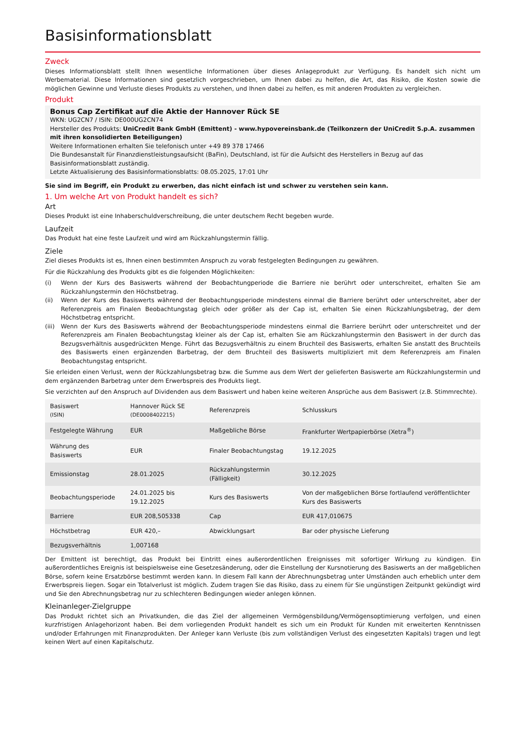Basisinformationsblatt
Zweck
Dieses Informationsblatt stellt Ihnen wesentliche Informationen über dieses Anlageprodukt zur Verfügung. Es handelt sich nicht um Werbematerial. Diese Informationen sind gesetzlich vorgeschrieben, um Ihnen dabei zu helfen, die Art, das Risiko, die Kosten sowie die möglichen Gewinne und Verluste dieses Produkts zu verstehen, und Ihnen dabei zu helfen, es mit anderen Produkten zu vergleichen.
Produkt
Bonus Cap Zertifikat auf die Aktie der Hannover Rück SE
WKN: UG2CN7 / ISIN: DE000UG2CN74
Hersteller des Produkts: UniCredit Bank GmbH (Emittent) - www.hypovereinsbank.de (Teilkonzern der UniCredit S.p.A. zusammen mit ihren konsolidierten Beteiligungen)
Weitere Informationen erhalten Sie telefonisch unter +49 89 378 17466
Die Bundesanstalt für Finanzdienstleistungsaufsicht (BaFin), Deutschland, ist für die Aufsicht des Herstellers in Bezug auf das Basisinformationsblatt zuständig.
Letzte Aktualisierung des Basisinformationsblatts: 08.05.2025, 17:01 Uhr
Sie sind im Begriff, ein Produkt zu erwerben, das nicht einfach ist und schwer zu verstehen sein kann.
1. Um welche Art von Produkt handelt es sich?
Art
Dieses Produkt ist eine Inhaberschuldverschreibung, die unter deutschem Recht begeben wurde.
Laufzeit
Das Produkt hat eine feste Laufzeit und wird am Rückzahlungstermin fällig.
Ziele
Ziel dieses Produkts ist es, Ihnen einen bestimmten Anspruch zu vorab festgelegten Bedingungen zu gewähren.
Für die Rückzahlung des Produkts gibt es die folgenden Möglichkeiten:
(i) Wenn der Kurs des Basiswerts während der Beobachtungperiode die Barriere nie berührt oder unterschreitet, erhalten Sie am Rückzahlungstermin den Höchstbetrag.
(ii) Wenn der Kurs des Basiswerts während der Beobachtungsperiode mindestens einmal die Barriere berührt oder unterschreitet, aber der Referenzpreis am Finalen Beobachtungstag gleich oder größer als der Cap ist, erhalten Sie einen Rückzahlungsbetrag, der dem Höchstbetrag entspricht.
(iii) Wenn der Kurs des Basiswerts während der Beobachtungsperiode mindestens einmal die Barriere berührt oder unterschreitet und der Referenzpreis am Finalen Beobachtungstag kleiner als der Cap ist, erhalten Sie am Rückzahlungstermin den Basiswert in der durch das Bezugsverhältnis ausgedrückten Menge. Führt das Bezugsverhältnis zu einem Bruchteil des Basiswerts, erhalten Sie anstatt des Bruchteils des Basiswerts einen ergänzenden Barbetrag, der dem Bruchteil des Basiswerts multipliziert mit dem Referenzpreis am Finalen Beobachtungstag entspricht.
Sie erleiden einen Verlust, wenn der Rückzahlungsbetrag bzw. die Summe aus dem Wert der gelieferten Basiswerte am Rückzahlungstermin und dem ergänzenden Barbetrag unter dem Erwerbspreis des Produkts liegt.
Sie verzichten auf den Anspruch auf Dividenden aus dem Basiswert und haben keine weiteren Ansprüche aus dem Basiswert (z.B. Stimmrechte).
| Basiswert (ISIN) | Hannover Rück SE (DE0008402215) | Referenzpreis | Schlusskurs |
| Festgelegte Währung | EUR | Maßgebliche Börse | Frankfurter Wertpapierbörse (Xetra<sup>®</sup>) |
| Währung des Basiswerts | EUR | Finaler Beobachtungstag | 19.12.2025 |
| Emissionstag | 28.01.2025 | Rückzahlungstermin (Fälligkeit) | 30.12.2025 |
| Beobachtungsperiode | 24.01.2025 bis 19.12.2025 | Kurs des Basiswerts | Von der maßgeblichen Börse fortlaufend veröffentlichter Kurs des Basiswerts |
| Barriere | EUR 208,505338 | Cap | EUR 417,010675 |
| Höchstbetrag | EUR 420,– | Abwicklungsart | Bar oder physische Lieferung |
| Bezugsverhältnis | 1,007168 | | |
Der Emittent ist berechtigt, das Produkt bei Eintritt eines außerordentlichen Ereignisses mit sofortiger Wirkung zu kündigen. Ein außerordentliches Ereignis ist beispielsweise eine Gesetzesänderung, oder die Einstellung der Kursnotierung des Basiswerts an der maßgeblichen Börse, sofern keine Ersatzbörse bestimmt werden kann. In diesem Fall kann der Abrechnungsbetrag unter Umständen auch erheblich unter dem Erwerbspreis liegen. Sogar ein Totalverlust ist möglich. Zudem tragen Sie das Risiko, dass zu einem für Sie ungünstigen Zeitpunkt gekündigt wird und Sie den Abrechnungsbetrag nur zu schlechteren Bedingungen wieder anlegen können.
Kleinanleger-Zielgruppe
Das Produkt richtet sich an Privatkunden, die das Ziel der allgemeinen Vermögensbildung/Vermögensoptimierung verfolgen, und einen kurzfristigen Anlagehorizont haben. Bei dem vorliegenden Produkt handelt es sich um ein Produkt für Kunden mit erweiterten Kenntnissen und/oder Erfahrungen mit Finanzprodukten. Der Anleger kann Verluste (bis zum vollständigen Verlust des eingesetzten Kapitals) tragen und legt keinen Wert auf einen Kapitalschutz.